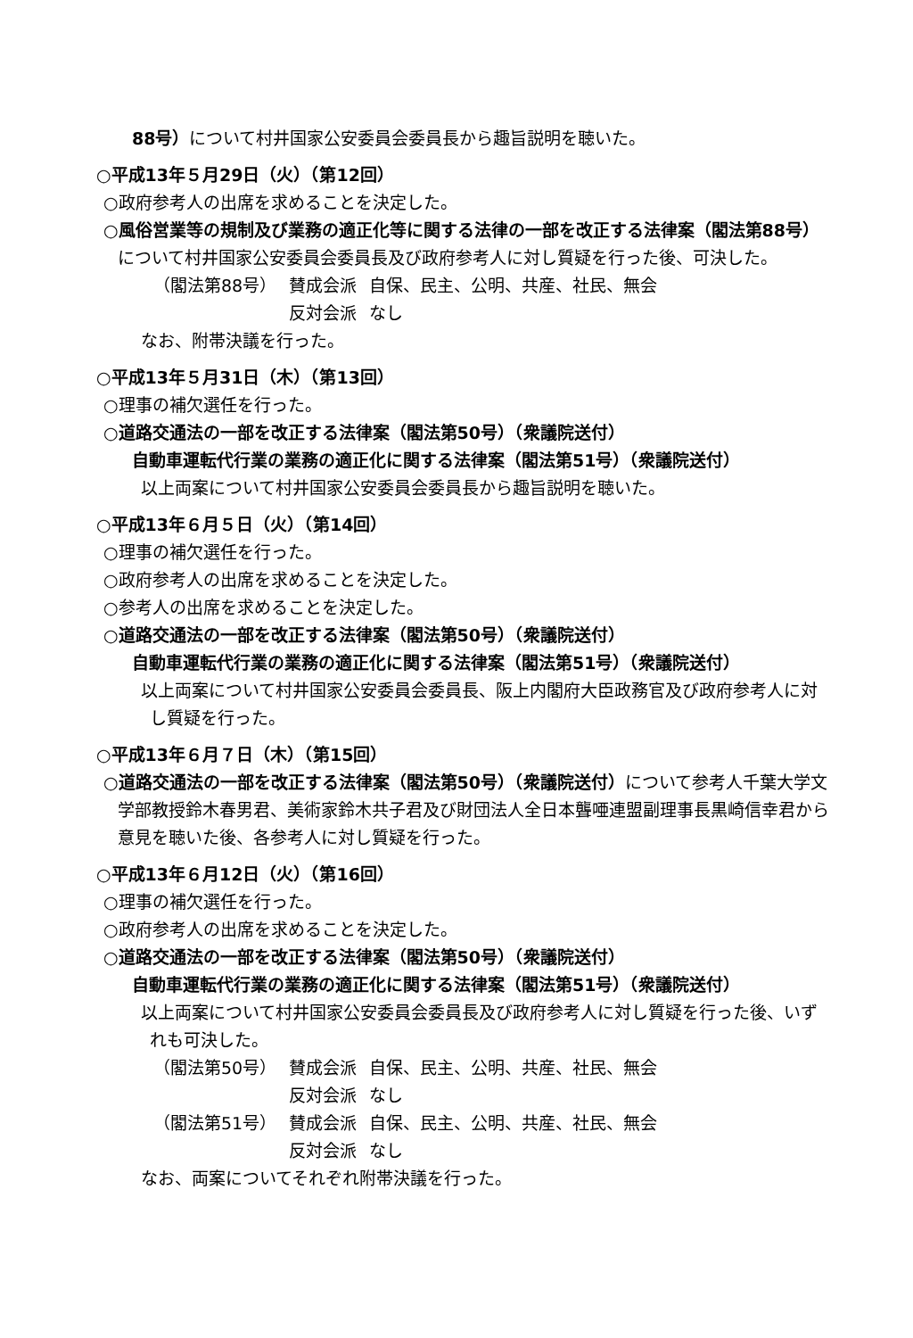88号）について村井国家公安委員会委員長から趣旨説明を聴いた。
○平成13年５月29日（火）（第12回）
○政府参考人の出席を求めることを決定した。
○風俗営業等の規制及び業務の適正化等に関する法律の一部を改正する法律案（閣法第88号）について村井国家公安委員会委員長及び政府参考人に対し質疑を行った後、可決した。
| （閣法第88号） | 賛成会派 | 自保、民主、公明、共産、社民、無会 |
| | 反対会派 | なし |
なお、附帯決議を行った。
○平成13年５月31日（木）（第13回）
○理事の補欠選任を行った。
○道路交通法の一部を改正する法律案（閣法第50号）（衆議院送付）
自動車運転代行業の業務の適正化に関する法律案（閣法第51号）（衆議院送付）
以上両案について村井国家公安委員会委員長から趣旨説明を聴いた。
○平成13年６月５日（火）（第14回）
○理事の補欠選任を行った。
○政府参考人の出席を求めることを決定した。
○参考人の出席を求めることを決定した。
○道路交通法の一部を改正する法律案（閣法第50号）（衆議院送付）
自動車運転代行業の業務の適正化に関する法律案（閣法第51号）（衆議院送付）
以上両案について村井国家公安委員会委員長、阪上内閣府大臣政務官及び政府参考人に対し質疑を行った。
○平成13年６月７日（木）（第15回）
○道路交通法の一部を改正する法律案（閣法第50号）（衆議院送付）について参考人千葉大学文学部教授鈴木春男君、美術家鈴木共子君及び財団法人全日本聾唖連盟副理事長黒崎信幸君から意見を聴いた後、各参考人に対し質疑を行った。
○平成13年６月12日（火）（第16回）
○理事の補欠選任を行った。
○政府参考人の出席を求めることを決定した。
○道路交通法の一部を改正する法律案（閣法第50号）（衆議院送付）
自動車運転代行業の業務の適正化に関する法律案（閣法第51号）（衆議院送付）
以上両案について村井国家公安委員会委員長及び政府参考人に対し質疑を行った後、いずれも可決した。
| （閣法第50号） | 賛成会派 | 自保、民主、公明、共産、社民、無会 |
| | 反対会派 | なし |
| （閣法第51号） | 賛成会派 | 自保、民主、公明、共産、社民、無会 |
| | 反対会派 | なし |
なお、両案についてそれぞれ附帯決議を行った。